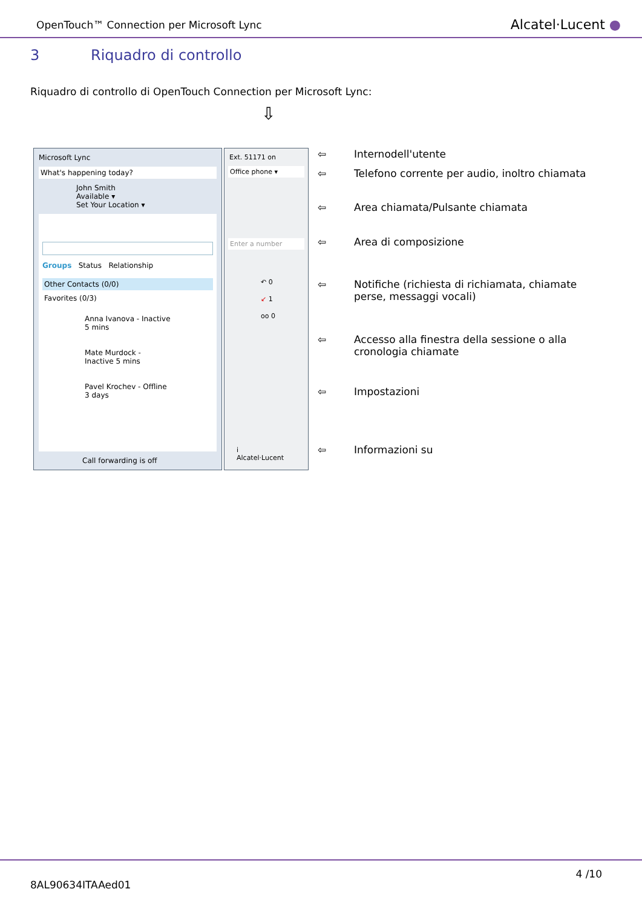OpenTouch™ Connection per Microsoft Lync
Alcatel·Lucent ●
3 Riquadro di controllo
Riquadro di controllo di OpenTouch Connection per Microsoft Lync:
⇩
Microsoft Lync
What's happening today?
John Smith
Available ▾
Set Your Location ▾
Groups Status Relationship
Other Contacts (0/0)
Favorites (0/3)
Anna Ivanova - Inactive 5 mins
Mate Murdock - Inactive 5 mins
Pavel Krochev - Offline 3 days
Call forwarding is off
Ext. 51171 on
Office phone ▾
Enter a number
↶ 0
↙ 1
oo 0
i
Alcatel·Lucent
⇦ Internodell'utente
⇦ Telefono corrente per audio, inoltro chiamata
⇦ Area chiamata/Pulsante chiamata
⇦ Area di composizione
⇦ Notifiche (richiesta di richiamata, chiamate perse, messaggi vocali)
⇦ Accesso alla finestra della sessione o alla cronologia chiamate
⇦ Impostazioni
⇦ Informazioni su
4 /10
8AL90634ITAAed01